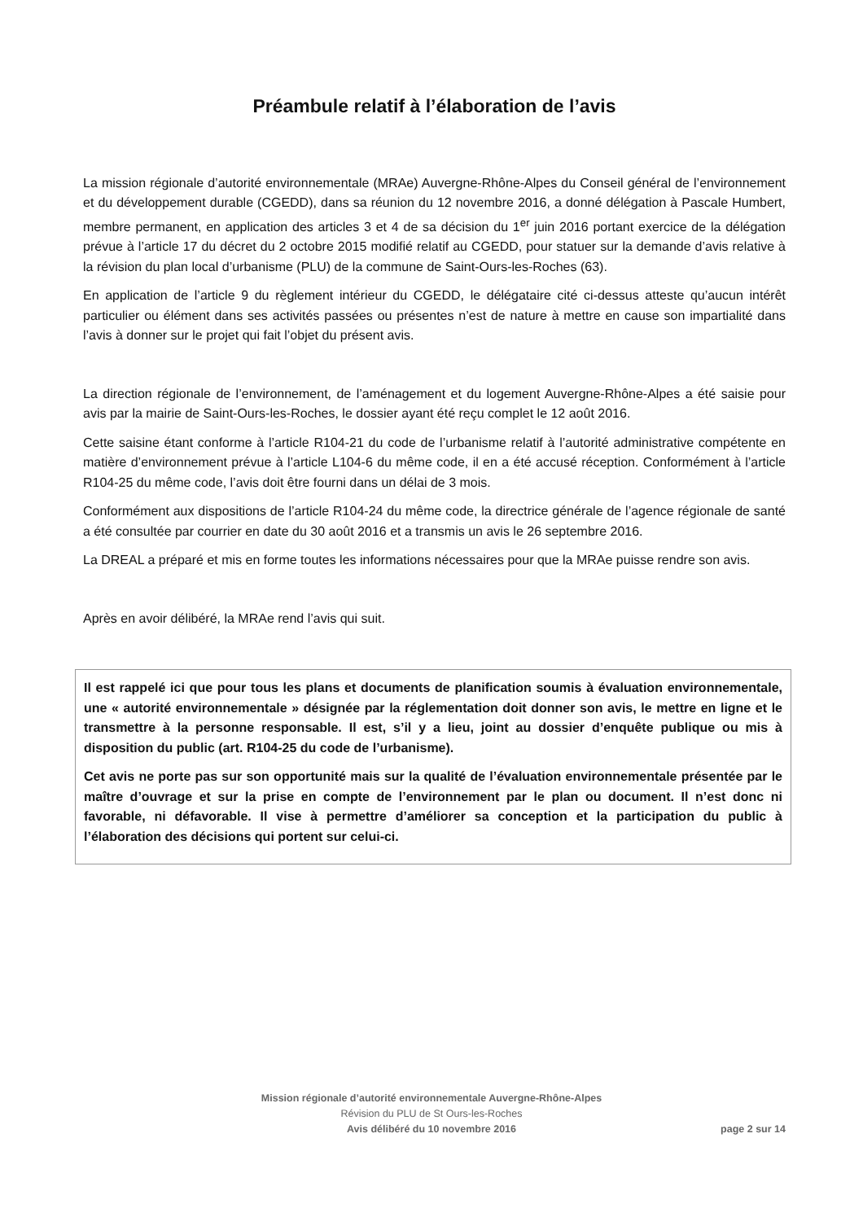Préambule relatif à l’élaboration de l’avis
La mission régionale d’autorité environnementale (MRAe) Auvergne-Rhône-Alpes du Conseil général de l’environnement et du développement durable (CGEDD), dans sa réunion du 12 novembre 2016, a donné délégation à Pascale Humbert, membre permanent, en application des articles 3 et 4 de sa décision du 1<sup>er</sup> juin 2016 portant exercice de la délégation prévue à l’article 17 du décret du 2 octobre 2015 modifié relatif au CGEDD, pour statuer sur la demande d’avis relative à la révision du plan local d’urbanisme (PLU) de la commune de Saint-Ours-les-Roches (63).
En application de l’article 9 du règlement intérieur du CGEDD, le délégataire cité ci-dessus atteste qu’aucun intérêt particulier ou élément dans ses activités passées ou présentes n’est de nature à mettre en cause son impartialité dans l’avis à donner sur le projet qui fait l’objet du présent avis.
La direction régionale de l’environnement, de l’aménagement et du logement Auvergne-Rhône-Alpes a été saisie pour avis par la mairie de Saint-Ours-les-Roches, le dossier ayant été reçu complet le 12 août 2016.
Cette saisine étant conforme à l’article R104-21 du code de l’urbanisme relatif à l’autorité administrative compétente en matière d’environnement prévue à l’article L104-6 du même code, il en a été accusé réception. Conformément à l’article R104-25 du même code, l’avis doit être fourni dans un délai de 3 mois.
Conformément aux dispositions de l’article R104-24 du même code, la directrice générale de l’agence régionale de santé a été consultée par courrier en date du 30 août 2016 et a transmis un avis le 26 septembre 2016.
La DREAL a préparé et mis en forme toutes les informations nécessaires pour que la MRAe puisse rendre son avis.
Après en avoir délibéré, la MRAe rend l’avis qui suit.
Il est rappelé ici que pour tous les plans et documents de planification soumis à évaluation environnementale, une « autorité environnementale » désignée par la réglementation doit donner son avis, le mettre en ligne et le transmettre à la personne responsable. Il est, s’il y a lieu, joint au dossier d’enquête publique ou mis à disposition du public (art. R104-25 du code de l’urbanisme).
Cet avis ne porte pas sur son opportunité mais sur la qualité de l’évaluation environnementale présentée par le maître d’ouvrage et sur la prise en compte de l’environnement par le plan ou document. Il n’est donc ni favorable, ni défavorable. Il vise à permettre d’améliorer sa conception et la participation du public à l’élaboration des décisions qui portent sur celui-ci.
Mission régionale d’autorité environnementale Auvergne-Rhône-Alpes
Révision du PLU de St Ours-les-Roches
Avis délibéré du 10 novembre 2016
page 2 sur 14